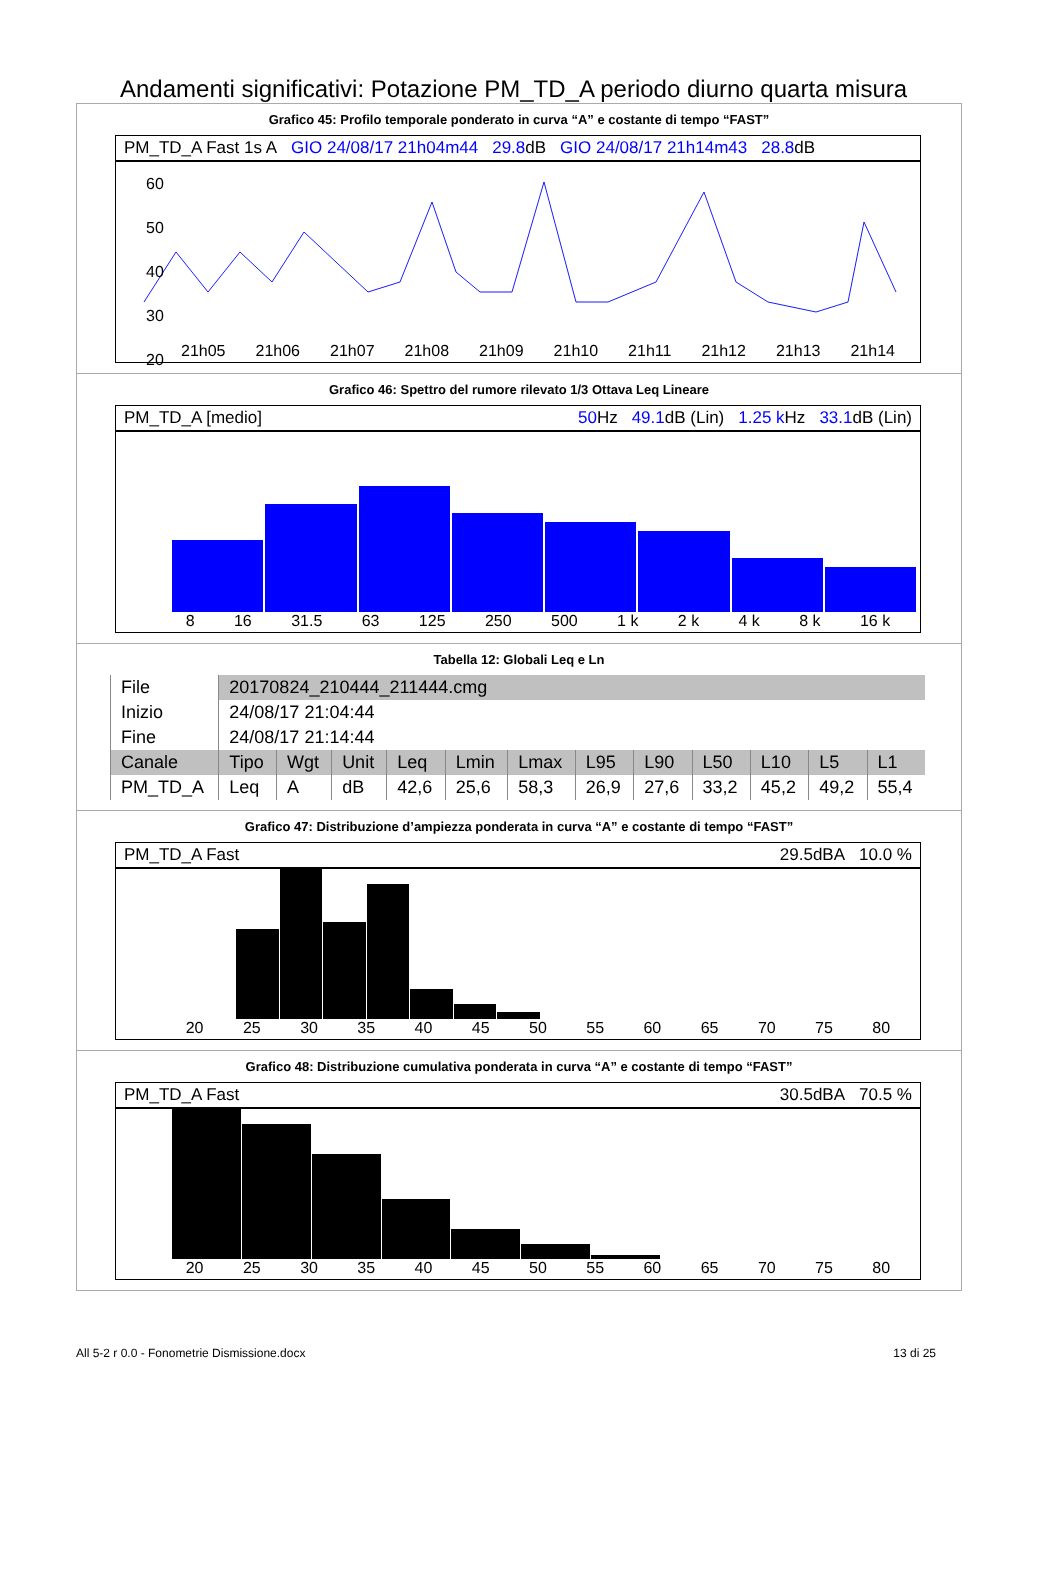Andamenti significativi: Potazione PM_TD_A periodo diurno quarta misura
Grafico 45: Profilo temporale ponderato in curva “A” e costante di tempo “FAST”
PM_TD_A Fast 1s A GIO 24/08/17 21h04m44 29.8dB GIO 24/08/17 21h14m43 28.8dB
60
50
40
30
20
21h05 21h06 21h07 21h08 21h09 21h10 21h11 21h12 21h13 21h14
Grafico 46: Spettro del rumore rilevato 1/3 Ottava Leq Lineare
PM_TD_A [medio] 50 Hz 49.1dB (Lin) 1.25 k Hz 33.1dB (Lin)
8 16 31.5 63 125 250 500 1 k 2 k 4 k 8 k 16 k
Tabella 12: Globali Leq e Ln
| File | 20170824_210444_211444.cmg | | | | | | | | | | | |
| Inizio | 24/08/17 21:04:44 | | | | | | | | | | | |
| Fine | 24/08/17 21:14:44 | | | | | | | | | | | |
| Canale | Tipo | Wgt | Unit | Leq | Lmin | Lmax | L95 | L90 | L50 | L10 | L5 | L1 |
| PM_TD_A | Leq | A | dB | 42,6 | 25,6 | 58,3 | 26,9 | 27,6 | 33,2 | 45,2 | 49,2 | 55,4 |
Grafico 47: Distribuzione d’ampiezza ponderata in curva “A” e costante di tempo “FAST”
PM_TD_A Fast 29.5dBA 10.0 %
20 25 30 35 40 45 50 55 60 65 70 75 80
Grafico 48: Distribuzione cumulativa ponderata in curva “A” e costante di tempo “FAST”
PM_TD_A Fast 30.5dBA 70.5 %
20 25 30 35 40 45 50 55 60 65 70 75 80
All 5-2 r 0.0 - Fonometrie Dismissione.docx 13 di 25